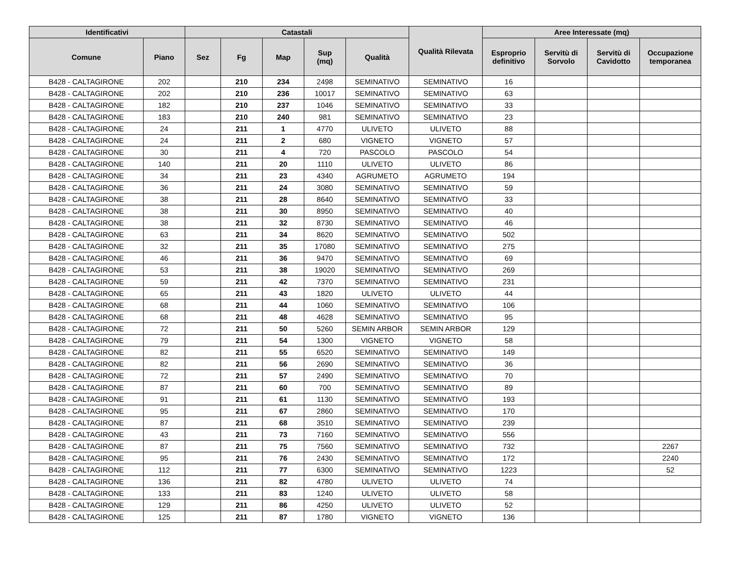| Identificativi | | Catastali | | | | | Qualità Rilevata | Aree Interessate (mq) | | | |
| --- | --- | --- | --- | --- | --- | --- | --- | --- | --- | --- | --- |
| Comune | Piano | Sez | Fg | Map | Sup (mq) | Qualità | | Esproprio definitivo | Servitù di Sorvolo | Servitù di Cavidotto | Occupazione temporanea |
| B428 - CALTAGIRONE | 202 | | 210 | 234 | 2498 | SEMINATIVO | SEMINATIVO | 16 | | | |
| B428 - CALTAGIRONE | 202 | | 210 | 236 | 10017 | SEMINATIVO | SEMINATIVO | 63 | | | |
| B428 - CALTAGIRONE | 182 | | 210 | 237 | 1046 | SEMINATIVO | SEMINATIVO | 33 | | | |
| B428 - CALTAGIRONE | 183 | | 210 | 240 | 981 | SEMINATIVO | SEMINATIVO | 23 | | | |
| B428 - CALTAGIRONE | 24 | | 211 | 1 | 4770 | ULIVETO | ULIVETO | 88 | | | |
| B428 - CALTAGIRONE | 24 | | 211 | 2 | 680 | VIGNETO | VIGNETO | 57 | | | |
| B428 - CALTAGIRONE | 30 | | 211 | 4 | 720 | PASCOLO | PASCOLO | 54 | | | |
| B428 - CALTAGIRONE | 140 | | 211 | 20 | 1110 | ULIVETO | ULIVETO | 86 | | | |
| B428 - CALTAGIRONE | 34 | | 211 | 23 | 4340 | AGRUMETO | AGRUMETO | 194 | | | |
| B428 - CALTAGIRONE | 36 | | 211 | 24 | 3080 | SEMINATIVO | SEMINATIVO | 59 | | | |
| B428 - CALTAGIRONE | 38 | | 211 | 28 | 8640 | SEMINATIVO | SEMINATIVO | 33 | | | |
| B428 - CALTAGIRONE | 38 | | 211 | 30 | 8950 | SEMINATIVO | SEMINATIVO | 40 | | | |
| B428 - CALTAGIRONE | 38 | | 211 | 32 | 8730 | SEMINATIVO | SEMINATIVO | 46 | | | |
| B428 - CALTAGIRONE | 63 | | 211 | 34 | 8620 | SEMINATIVO | SEMINATIVO | 502 | | | |
| B428 - CALTAGIRONE | 32 | | 211 | 35 | 17080 | SEMINATIVO | SEMINATIVO | 275 | | | |
| B428 - CALTAGIRONE | 46 | | 211 | 36 | 9470 | SEMINATIVO | SEMINATIVO | 69 | | | |
| B428 - CALTAGIRONE | 53 | | 211 | 38 | 19020 | SEMINATIVO | SEMINATIVO | 269 | | | |
| B428 - CALTAGIRONE | 59 | | 211 | 42 | 7370 | SEMINATIVO | SEMINATIVO | 231 | | | |
| B428 - CALTAGIRONE | 65 | | 211 | 43 | 1820 | ULIVETO | ULIVETO | 44 | | | |
| B428 - CALTAGIRONE | 68 | | 211 | 44 | 1060 | SEMINATIVO | SEMINATIVO | 106 | | | |
| B428 - CALTAGIRONE | 68 | | 211 | 48 | 4628 | SEMINATIVO | SEMINATIVO | 95 | | | |
| B428 - CALTAGIRONE | 72 | | 211 | 50 | 5260 | SEMIN ARBOR | SEMIN ARBOR | 129 | | | |
| B428 - CALTAGIRONE | 79 | | 211 | 54 | 1300 | VIGNETO | VIGNETO | 58 | | | |
| B428 - CALTAGIRONE | 82 | | 211 | 55 | 6520 | SEMINATIVO | SEMINATIVO | 149 | | | |
| B428 - CALTAGIRONE | 82 | | 211 | 56 | 2690 | SEMINATIVO | SEMINATIVO | 36 | | | |
| B428 - CALTAGIRONE | 72 | | 211 | 57 | 2490 | SEMINATIVO | SEMINATIVO | 70 | | | |
| B428 - CALTAGIRONE | 87 | | 211 | 60 | 700 | SEMINATIVO | SEMINATIVO | 89 | | | |
| B428 - CALTAGIRONE | 91 | | 211 | 61 | 1130 | SEMINATIVO | SEMINATIVO | 193 | | | |
| B428 - CALTAGIRONE | 95 | | 211 | 67 | 2860 | SEMINATIVO | SEMINATIVO | 170 | | | |
| B428 - CALTAGIRONE | 87 | | 211 | 68 | 3510 | SEMINATIVO | SEMINATIVO | 239 | | | |
| B428 - CALTAGIRONE | 43 | | 211 | 73 | 7160 | SEMINATIVO | SEMINATIVO | 556 | | | |
| B428 - CALTAGIRONE | 87 | | 211 | 75 | 7560 | SEMINATIVO | SEMINATIVO | 732 | | | 2267 |
| B428 - CALTAGIRONE | 95 | | 211 | 76 | 2430 | SEMINATIVO | SEMINATIVO | 172 | | | 2240 |
| B428 - CALTAGIRONE | 112 | | 211 | 77 | 6300 | SEMINATIVO | SEMINATIVO | 1223 | | | 52 |
| B428 - CALTAGIRONE | 136 | | 211 | 82 | 4780 | ULIVETO | ULIVETO | 74 | | | |
| B428 - CALTAGIRONE | 133 | | 211 | 83 | 1240 | ULIVETO | ULIVETO | 58 | | | |
| B428 - CALTAGIRONE | 129 | | 211 | 86 | 4250 | ULIVETO | ULIVETO | 52 | | | |
| B428 - CALTAGIRONE | 125 | | 211 | 87 | 1780 | VIGNETO | VIGNETO | 136 | | | |